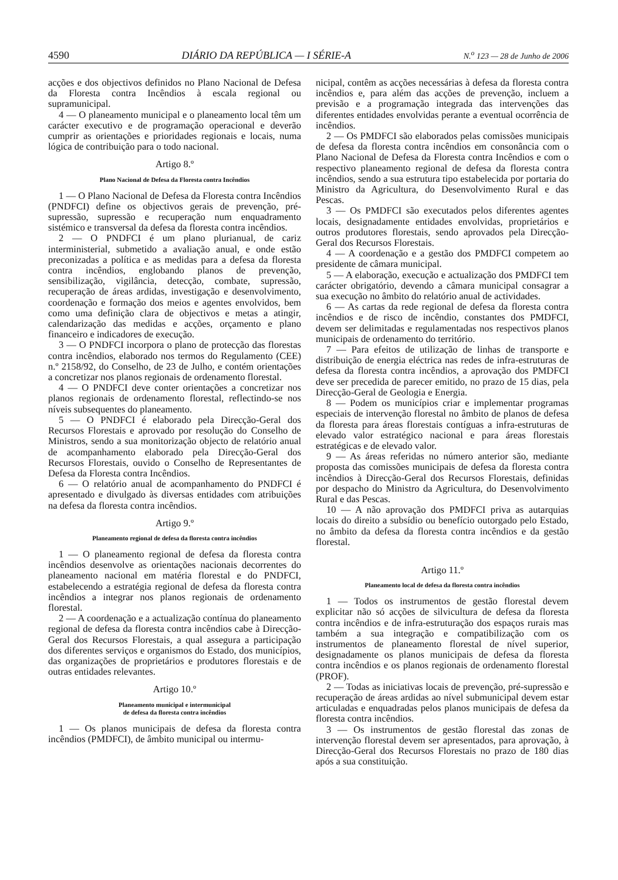4590 DIÁRIO DA REPÚBLICA — I SÉRIE-A N.<sup>o</sup> 123 — 28 de Junho de 2006
acções e dos objectivos definidos no Plano Nacional de Defesa da Floresta contra Incêndios à escala regional ou supramunicipal.
4 — O planeamento municipal e o planeamento local têm um carácter executivo e de programação operacional e deverão cumprir as orientações e prioridades regionais e locais, numa lógica de contribuição para o todo nacional.
Artigo 8.º
Plano Nacional de Defesa da Floresta contra Incêndios
1 — O Plano Nacional de Defesa da Floresta contra Incêndios (PNDFCI) define os objectivos gerais de prevenção, pré-supressão, supressão e recuperação num enquadramento sistémico e transversal da defesa da floresta contra incêndios.
2 — O PNDFCI é um plano plurianual, de cariz interministerial, submetido a avaliação anual, e onde estão preconizadas a política e as medidas para a defesa da floresta contra incêndios, englobando planos de prevenção, sensibilização, vigilância, detecção, combate, supressão, recuperação de áreas ardidas, investigação e desenvolvimento, coordenação e formação dos meios e agentes envolvidos, bem como uma definição clara de objectivos e metas a atingir, calendarização das medidas e acções, orçamento e plano financeiro e indicadores de execução.
3 — O PNDFCI incorpora o plano de protecção das florestas contra incêndios, elaborado nos termos do Regulamento (CEE) n.º 2158/92, do Conselho, de 23 de Julho, e contém orientações a concretizar nos planos regionais de ordenamento florestal.
4 — O PNDFCI deve conter orientações a concretizar nos planos regionais de ordenamento florestal, reflectindo-se nos níveis subsequentes do planeamento.
5 — O PNDFCI é elaborado pela Direcção-Geral dos Recursos Florestais e aprovado por resolução do Conselho de Ministros, sendo a sua monitorização objecto de relatório anual de acompanhamento elaborado pela Direcção-Geral dos Recursos Florestais, ouvido o Conselho de Representantes de Defesa da Floresta contra Incêndios.
6 — O relatório anual de acompanhamento do PNDFCI é apresentado e divulgado às diversas entidades com atribuições na defesa da floresta contra incêndios.
Artigo 9.º
Planeamento regional de defesa da floresta contra incêndios
1 — O planeamento regional de defesa da floresta contra incêndios desenvolve as orientações nacionais decorrentes do planeamento nacional em matéria florestal e do PNDFCI, estabelecendo a estratégia regional de defesa da floresta contra incêndios a integrar nos planos regionais de ordenamento florestal.
2 — A coordenação e a actualização contínua do planeamento regional de defesa da floresta contra incêndios cabe à Direcção-Geral dos Recursos Florestais, a qual assegura a participação dos diferentes serviços e organismos do Estado, dos municípios, das organizações de proprietários e produtores florestais e de outras entidades relevantes.
Artigo 10.º
Planeamento municipal e intermunicipal
de defesa da floresta contra incêndios
1 — Os planos municipais de defesa da floresta contra incêndios (PMDFCI), de âmbito municipal ou intermu-
nicipal, contêm as acções necessárias à defesa da floresta contra incêndios e, para além das acções de prevenção, incluem a previsão e a programação integrada das intervenções das diferentes entidades envolvidas perante a eventual ocorrência de incêndios.
2 — Os PMDFCI são elaborados pelas comissões municipais de defesa da floresta contra incêndios em consonância com o Plano Nacional de Defesa da Floresta contra Incêndios e com o respectivo planeamento regional de defesa da floresta contra incêndios, sendo a sua estrutura tipo estabelecida por portaria do Ministro da Agricultura, do Desenvolvimento Rural e das Pescas.
3 — Os PMDFCI são executados pelos diferentes agentes locais, designadamente entidades envolvidas, proprietários e outros produtores florestais, sendo aprovados pela Direcção-Geral dos Recursos Florestais.
4 — A coordenação e a gestão dos PMDFCI competem ao presidente de câmara municipal.
5 — A elaboração, execução e actualização dos PMDFCI tem carácter obrigatório, devendo a câmara municipal consagrar a sua execução no âmbito do relatório anual de actividades.
6 — As cartas da rede regional de defesa da floresta contra incêndios e de risco de incêndio, constantes dos PMDFCI, devem ser delimitadas e regulamentadas nos respectivos planos municipais de ordenamento do território.
7 — Para efeitos de utilização de linhas de transporte e distribuição de energia eléctrica nas redes de infra-estruturas de defesa da floresta contra incêndios, a aprovação dos PMDFCI deve ser precedida de parecer emitido, no prazo de 15 dias, pela Direcção-Geral de Geologia e Energia.
8 — Podem os municípios criar e implementar programas especiais de intervenção florestal no âmbito de planos de defesa da floresta para áreas florestais contíguas a infra-estruturas de elevado valor estratégico nacional e para áreas florestais estratégicas e de elevado valor.
9 — As áreas referidas no número anterior são, mediante proposta das comissões municipais de defesa da floresta contra incêndios à Direcção-Geral dos Recursos Florestais, definidas por despacho do Ministro da Agricultura, do Desenvolvimento Rural e das Pescas.
10 — A não aprovação dos PMDFCI priva as autarquias locais do direito a subsídio ou benefício outorgado pelo Estado, no âmbito da defesa da floresta contra incêndios e da gestão florestal.
Artigo 11.º
Planeamento local de defesa da floresta contra incêndios
1 — Todos os instrumentos de gestão florestal devem explicitar não só acções de silvicultura de defesa da floresta contra incêndios e de infra-estruturação dos espaços rurais mas também a sua integração e compatibilização com os instrumentos de planeamento florestal de nível superior, designadamente os planos municipais de defesa da floresta contra incêndios e os planos regionais de ordenamento florestal (PROF).
2 — Todas as iniciativas locais de prevenção, pré-supressão e recuperação de áreas ardidas ao nível submunicipal devem estar articuladas e enquadradas pelos planos municipais de defesa da floresta contra incêndios.
3 — Os instrumentos de gestão florestal das zonas de intervenção florestal devem ser apresentados, para aprovação, à Direcção-Geral dos Recursos Florestais no prazo de 180 dias após a sua constituição.